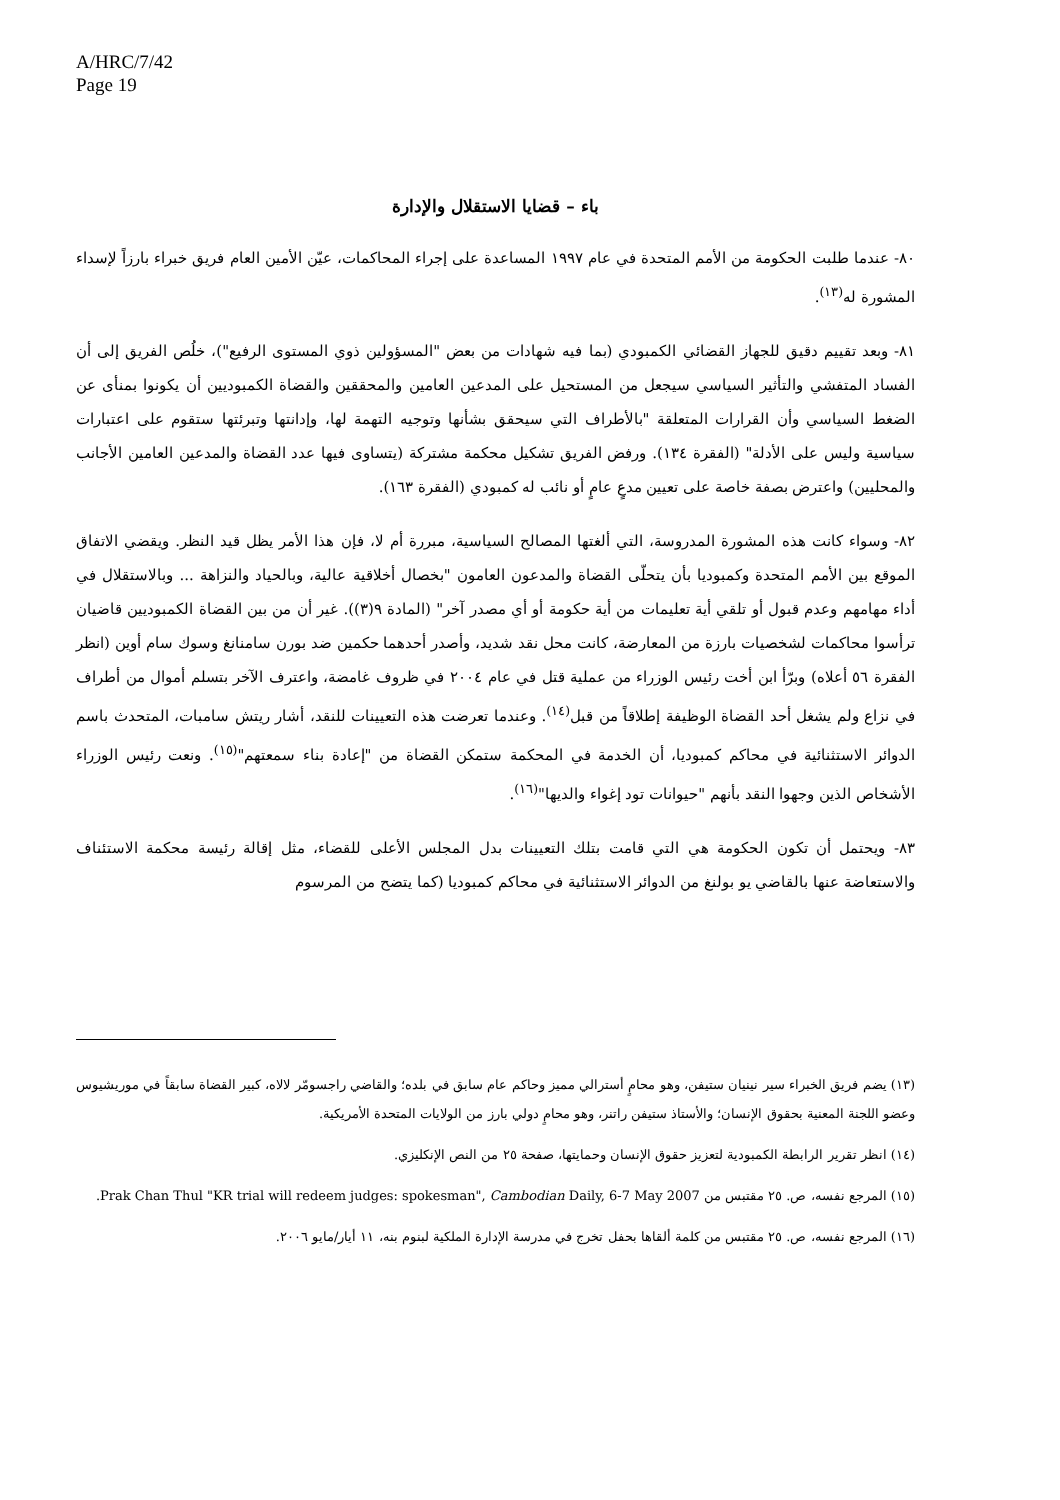A/HRC/7/42
Page 19
باء – قضايا الاستقلال والإدارة
٨٠- عندما طلبت الحكومة من الأمم المتحدة في عام ١٩٩٧ المساعدة على إجراء المحاكمات، عيّن الأمين العام فريق خبراء بارزاً لإسداء المشورة له<sup>(١٣)</sup>.
٨١- وبعد تقييم دقيق للجهاز القضائي الكمبودي (بما فيه شهادات من بعض "المسؤولين ذوي المستوى الرفيع")، خلُص الفريق إلى أن الفساد المتفشي والتأثير السياسي سيجعل من المستحيل على المدعين العامين والمحققين والقضاة الكمبوديين أن يكونوا بمنأى عن الضغط السياسي وأن القرارات المتعلقة "بالأطراف التي سيحقق بشأنها وتوجيه التهمة لها، وإدانتها وتبرئتها ستقوم على اعتبارات سياسية وليس على الأدلة" (الفقرة ١٣٤). ورفض الفريق تشكيل محكمة مشتركة (يتساوى فيها عدد القضاة والمدعين العامين الأجانب والمحليين) واعترض بصفة خاصة على تعيين مدعٍ عامٍ أو نائب له كمبودي (الفقرة ١٦٣).
٨٢- وسواء كانت هذه المشورة المدروسة، التي ألغتها المصالح السياسية، مبررة أم لا، فإن هذا الأمر يظل قيد النظر. ويقضي الاتفاق الموقع بين الأمم المتحدة وكمبوديا بأن يتحلّى القضاة والمدعون العامون "بخصال أخلاقية عالية، وبالحياد والنزاهة ... وبالاستقلال في أداء مهامهم وعدم قبول أو تلقي أية تعليمات من أية حكومة أو أي مصدر آخر" (المادة ٩(٣)). غير أن من بين القضاة الكمبوديين قاضيان ترأسوا محاكمات لشخصيات بارزة من المعارضة، كانت محل نقد شديد، وأصدر أحدهما حكمين ضد بورن سامنانغ وسوك سام أوين (انظر الفقرة ٥٦ أعلاه) وبرّأ ابن أخت رئيس الوزراء من عملية قتل في عام ٢٠٠٤ في ظروف غامضة، واعترف الآخر بتسلم أموال من أطراف في نزاع ولم يشغل أحد القضاة الوظيفة إطلاقاً من قبل<sup>(١٤)</sup>. وعندما تعرضت هذه التعيينات للنقد، أشار ريتش سامبات، المتحدث باسم الدوائر الاستثنائية في محاكم كمبوديا، أن الخدمة في المحكمة ستمكن القضاة من "إعادة بناء سمعتهم"<sup>(١٥)</sup>. ونعت رئيس الوزراء الأشخاص الذين وجهوا النقد بأنهم "حيوانات تود إغواء والديها"<sup>(١٦)</sup>.
٨٣- ويحتمل أن تكون الحكومة هي التي قامت بتلك التعيينات بدل المجلس الأعلى للقضاء، مثل إقالة رئيسة محكمة الاستئناف والاستعاضة عنها بالقاضي يو بولنغ من الدوائر الاستثنائية في محاكم كمبوديا (كما يتضح من المرسوم
(١٣) يضم فريق الخبراء سير نينيان ستيفن، وهو محامٍ أسترالي مميز وحاكم عام سابق في بلده؛ والقاضي راجسومّر لالاه، كبير القضاة سابقاً في موريشيوس وعضو اللجنة المعنية بحقوق الإنسان؛ والأستاذ ستيفن راتنر، وهو محامٍ دولي بارز من الولايات المتحدة الأمريكية.
(١٤) انظر تقرير الرابطة الكمبودية لتعزيز حقوق الإنسان وحمايتها، صفحة ٢٥ من النص الإنكليزي.
(١٥) المرجع نفسه، ص. ٢٥ مقتبس من Prak Chan Thul "KR trial will redeem judges: spokesman", Cambodian Daily, 6-7 May 2007.
(١٦) المرجع نفسه، ص. ٢٥ مقتبس من كلمة ألقاها بحفل تخرج في مدرسة الإدارة الملكية لبنوم بنه، ١١ أيار/مايو ٢٠٠٦.